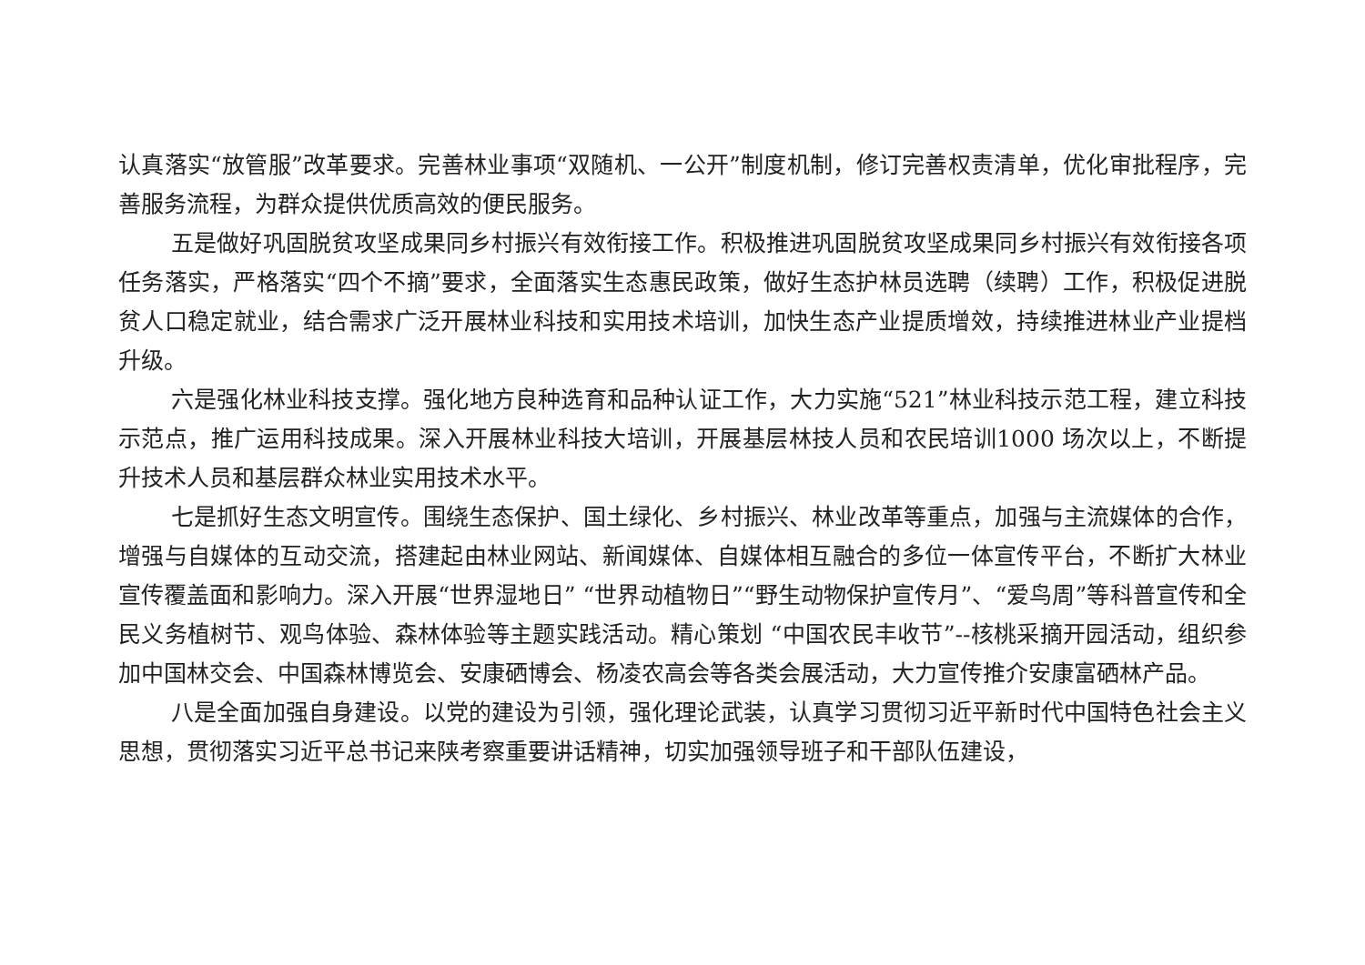认真落实“放管服”改革要求。完善林业事项“双随机、一公开”制度机制，修订完善权责清单，优化审批程序，完善服务流程，为群众提供优质高效的便民服务。
五是做好巩固脱贫攻坚成果同乡村振兴有效衔接工作。积极推进巩固脱贫攻坚成果同乡村振兴有效衔接各项任务落实，严格落实“四个不摘”要求，全面落实生态惠民政策，做好生态护林员选聘（续聘）工作，积极促进脱贫人口稳定就业，结合需求广泛开展林业科技和实用技术培训，加快生态产业提质增效，持续推进林业产业提档升级。
六是强化林业科技支撑。强化地方良种选育和品种认证工作，大力实施“521”林业科技示范工程，建立科技示范点，推广运用科技成果。深入开展林业科技大培训，开展基层林技人员和农民培训1000 场次以上，不断提升技术人员和基层群众林业实用技术水平。
七是抓好生态文明宣传。围绕生态保护、国土绿化、乡村振兴、林业改革等重点，加强与主流媒体的合作，增强与自媒体的互动交流，搭建起由林业网站、新闻媒体、自媒体相互融合的多位一体宣传平台，不断扩大林业宣传覆盖面和影响力。深入开展“世界湿地日” “世界动植物日”“野生动物保护宣传月”、“爱鸟周”等科普宣传和全民义务植树节、观鸟体验、森林体验等主题实践活动。精心策划 “中国农民丰收节”--核桃采摘开园活动，组织参加中国林交会、中国森林博览会、安康硒博会、杨凌农高会等各类会展活动，大力宣传推介安康富硒林产品。
八是全面加强自身建设。以党的建设为引领，强化理论武装，认真学习贯彻习近平新时代中国特色社会主义思想，贯彻落实习近平总书记来陕考察重要讲话精神，切实加强领导班子和干部队伍建设，